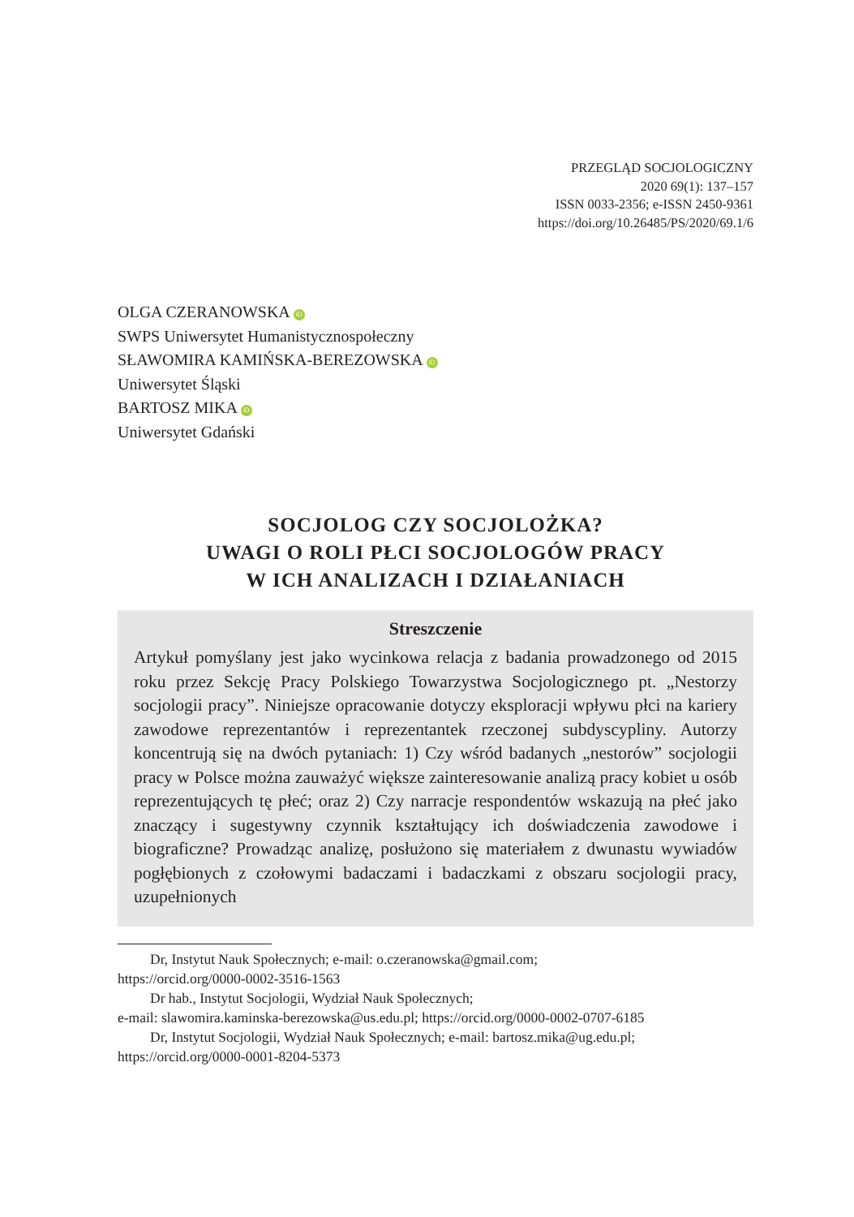PRZEGLĄD SOCJOLOGICZNY
2020 69(1): 137–157
ISSN 0033-2356; e-ISSN 2450-9361
https://doi.org/10.26485/PS/2020/69.1/6
OLGA CZERANOWSKA iD
SWPS Uniwersytet Humanistycznospołeczny
SŁAWOMIRA KAMIŃSKA-BEREZOWSKA iD
Uniwersytet Śląski
BARTOSZ MIKA iD
Uniwersytet Gdański
SOCJOLOG CZY SOCJOLOŻKA?
UWAGI O ROLI PŁCI SOCJOLOGÓW PRACY
W ICH ANALIZACH I DZIAŁANIACH
Streszczenie
Artykuł pomyślany jest jako wycinkowa relacja z badania prowadzonego od 2015 roku przez Sekcję Pracy Polskiego Towarzystwa Socjologicznego pt. „Nestorzy socjologii pracy”. Niniejsze opracowanie dotyczy eksploracji wpływu płci na kariery zawodowe reprezentantów i reprezentantek rzeczonej subdyscypliny. Autorzy koncentrują się na dwóch pytaniach: 1) Czy wśród badanych „nestorów” socjologii pracy w Polsce można zauważyć większe zainteresowanie analizą pracy kobiet u osób reprezentujących tę płeć; oraz 2) Czy narracje respondentów wskazują na płeć jako znaczący i sugestywny czynnik kształtujący ich doświadczenia zawodowe i biograficzne? Prowadząc analizę, posłużono się materiałem z dwunastu wywiadów pogłębionych z czołowymi badaczami i badaczkami z obszaru socjologii pracy, uzupełnionych
Dr, Instytut Nauk Społecznych; e-mail: o.czeranowska@gmail.com;
https://orcid.org/0000-0002-3516-1563
Dr hab., Instytut Socjologii, Wydział Nauk Społecznych;
e-mail: slawomira.kaminska-berezowska@us.edu.pl; https://orcid.org/0000-0002-0707-6185
Dr, Instytut Socjologii, Wydział Nauk Społecznych; e-mail: bartosz.mika@ug.edu.pl;
https://orcid.org/0000-0001-8204-5373